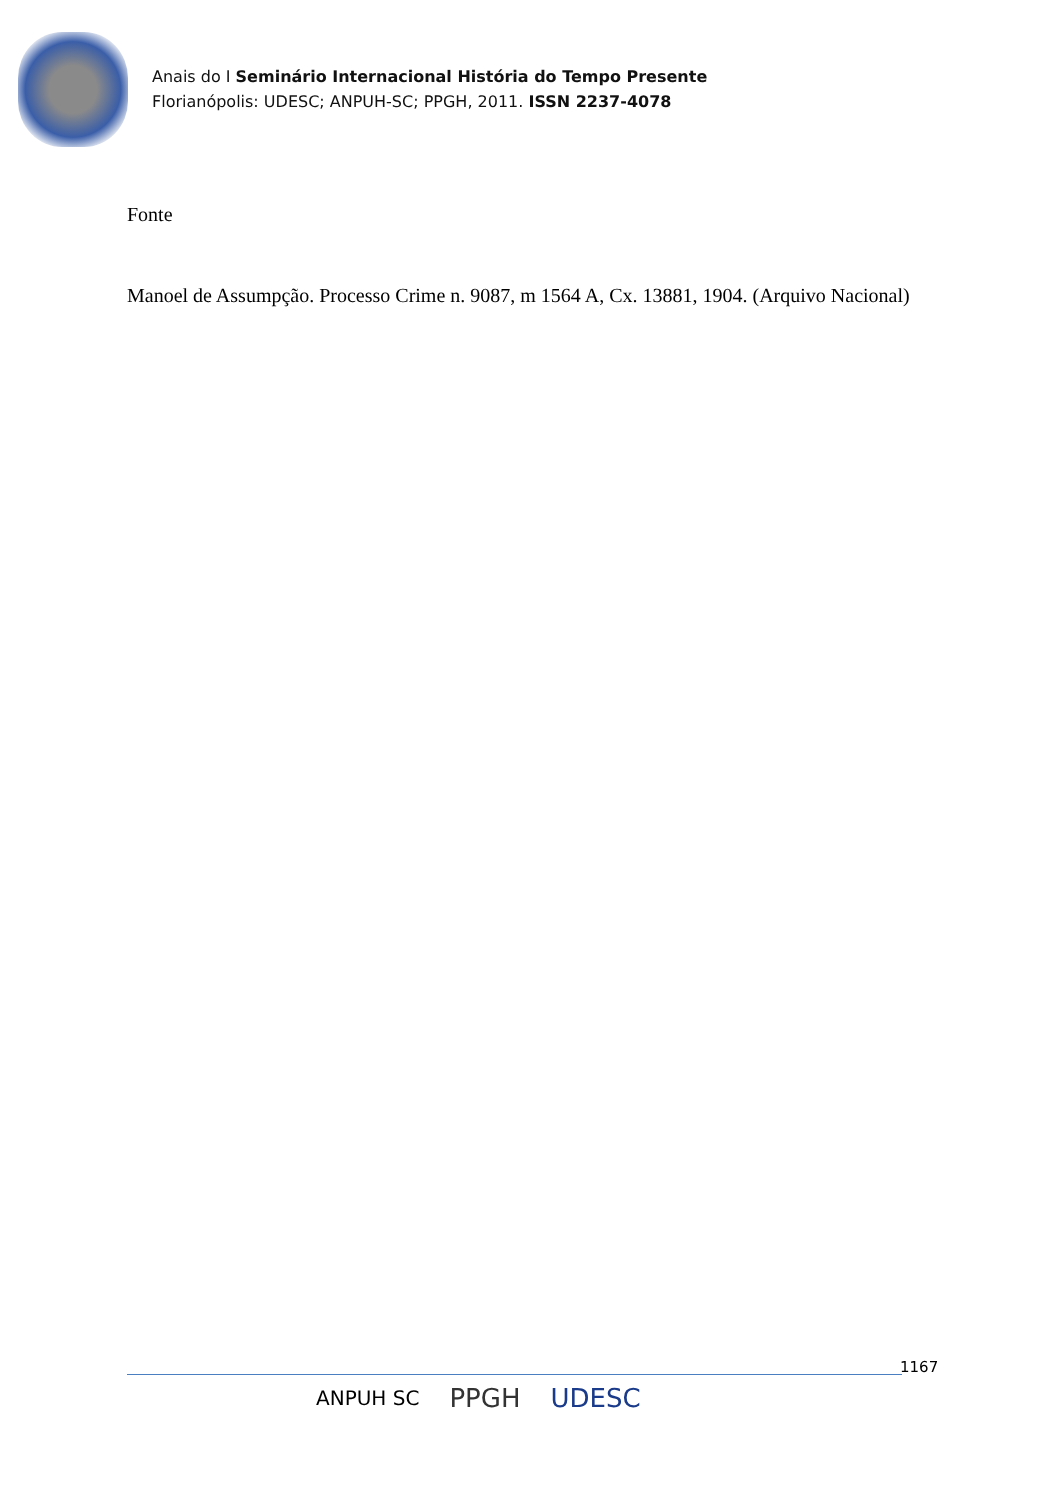Anais do I Seminário Internacional História do Tempo Presente
Florianópolis: UDESC; ANPUH-SC; PPGH, 2011. ISSN 2237-4078
Fonte
Manoel de Assumpção. Processo Crime n. 9087, m 1564 A, Cx. 13881, 1904. (Arquivo Nacional)
1167
ANPUH SC PPGH UDESC